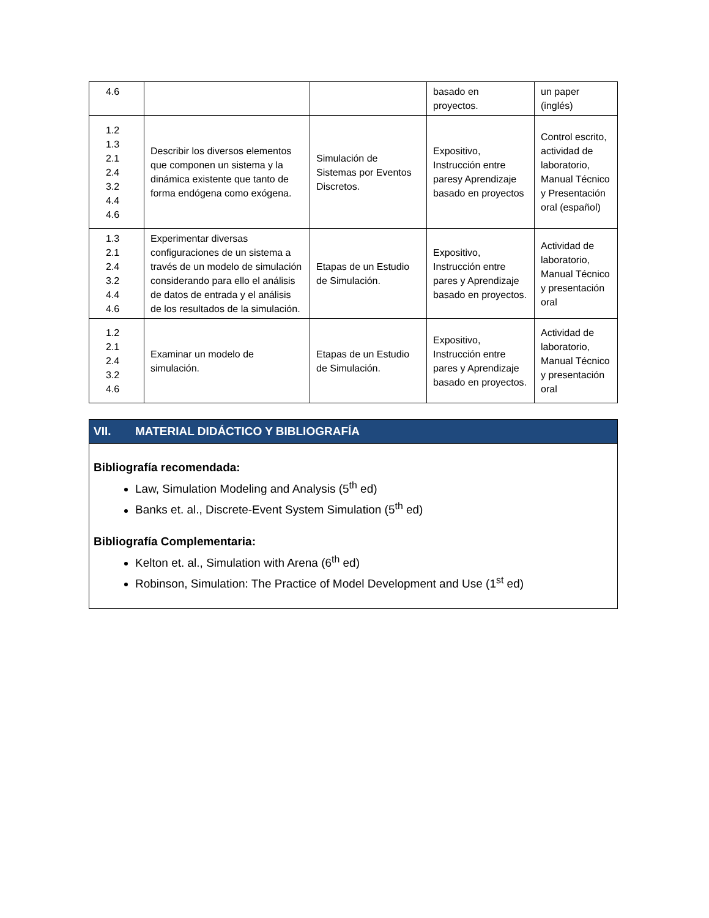| 4.6 | | | basado en proyectos. | un paper (inglés) |
| 1.2 1.3 2.1 2.4 3.2 4.4 4.6 | Describir los diversos elementos que componen un sistema y la dinámica existente que tanto de forma endógena como exógena. | Simulación de Sistemas por Eventos Discretos. | Expositivo, Instrucción entre paresy Aprendizaje basado en proyectos | Control escrito, actividad de laboratorio, Manual Técnico y Presentación oral (español) |
| 1.3 2.1 2.4 3.2 4.4 4.6 | Experimentar diversas configuraciones de un sistema a través de un modelo de simulación considerando para ello el análisis de datos de entrada y el análisis de los resultados de la simulación. | Etapas de un Estudio de Simulación. | Expositivo, Instrucción entre pares y Aprendizaje basado en proyectos. | Actividad de laboratorio, Manual Técnico y presentación oral |
| 1.2 2.1 2.4 3.2 4.6 | Examinar un modelo de simulación. | Etapas de un Estudio de Simulación. | Expositivo, Instrucción entre pares y Aprendizaje basado en proyectos. | Actividad de laboratorio, Manual Técnico y presentación oral |
VII. MATERIAL DIDÁCTICO Y BIBLIOGRAFÍA
Bibliografía recomendada:
Law, Simulation Modeling and Analysis (5<sup>th</sup> ed)
Banks et. al., Discrete-Event System Simulation (5<sup>th</sup> ed)
Bibliografía Complementaria:
Kelton et. al., Simulation with Arena (6<sup>th</sup> ed)
Robinson, Simulation: The Practice of Model Development and Use (1<sup>st</sup> ed)